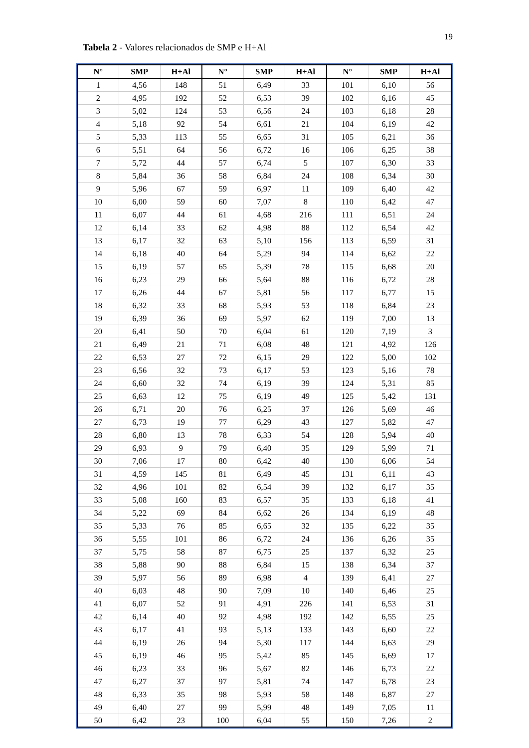19
Tabela 2 - Valores relacionados de SMP e H+Al
| N° | SMP | H+Al | N° | SMP | H+Al | N° | SMP | H+Al |
| --- | --- | --- | --- | --- | --- | --- | --- | --- |
| 1 | 4,56 | 148 | 51 | 6,49 | 33 | 101 | 6,10 | 56 |
| 2 | 4,95 | 192 | 52 | 6,53 | 39 | 102 | 6,16 | 45 |
| 3 | 5,02 | 124 | 53 | 6,56 | 24 | 103 | 6,18 | 28 |
| 4 | 5,18 | 92 | 54 | 6,61 | 21 | 104 | 6,19 | 42 |
| 5 | 5,33 | 113 | 55 | 6,65 | 31 | 105 | 6,21 | 36 |
| 6 | 5,51 | 64 | 56 | 6,72 | 16 | 106 | 6,25 | 38 |
| 7 | 5,72 | 44 | 57 | 6,74 | 5 | 107 | 6,30 | 33 |
| 8 | 5,84 | 36 | 58 | 6,84 | 24 | 108 | 6,34 | 30 |
| 9 | 5,96 | 67 | 59 | 6,97 | 11 | 109 | 6,40 | 42 |
| 10 | 6,00 | 59 | 60 | 7,07 | 8 | 110 | 6,42 | 47 |
| 11 | 6,07 | 44 | 61 | 4,68 | 216 | 111 | 6,51 | 24 |
| 12 | 6,14 | 33 | 62 | 4,98 | 88 | 112 | 6,54 | 42 |
| 13 | 6,17 | 32 | 63 | 5,10 | 156 | 113 | 6,59 | 31 |
| 14 | 6,18 | 40 | 64 | 5,29 | 94 | 114 | 6,62 | 22 |
| 15 | 6,19 | 57 | 65 | 5,39 | 78 | 115 | 6,68 | 20 |
| 16 | 6,23 | 29 | 66 | 5,64 | 88 | 116 | 6,72 | 28 |
| 17 | 6,26 | 44 | 67 | 5,81 | 56 | 117 | 6,77 | 15 |
| 18 | 6,32 | 33 | 68 | 5,93 | 53 | 118 | 6,84 | 23 |
| 19 | 6,39 | 36 | 69 | 5,97 | 62 | 119 | 7,00 | 13 |
| 20 | 6,41 | 50 | 70 | 6,04 | 61 | 120 | 7,19 | 3 |
| 21 | 6,49 | 21 | 71 | 6,08 | 48 | 121 | 4,92 | 126 |
| 22 | 6,53 | 27 | 72 | 6,15 | 29 | 122 | 5,00 | 102 |
| 23 | 6,56 | 32 | 73 | 6,17 | 53 | 123 | 5,16 | 78 |
| 24 | 6,60 | 32 | 74 | 6,19 | 39 | 124 | 5,31 | 85 |
| 25 | 6,63 | 12 | 75 | 6,19 | 49 | 125 | 5,42 | 131 |
| 26 | 6,71 | 20 | 76 | 6,25 | 37 | 126 | 5,69 | 46 |
| 27 | 6,73 | 19 | 77 | 6,29 | 43 | 127 | 5,82 | 47 |
| 28 | 6,80 | 13 | 78 | 6,33 | 54 | 128 | 5,94 | 40 |
| 29 | 6,93 | 9 | 79 | 6,40 | 35 | 129 | 5,99 | 71 |
| 30 | 7,06 | 17 | 80 | 6,42 | 40 | 130 | 6,06 | 54 |
| 31 | 4,59 | 145 | 81 | 6,49 | 45 | 131 | 6,11 | 43 |
| 32 | 4,96 | 101 | 82 | 6,54 | 39 | 132 | 6,17 | 35 |
| 33 | 5,08 | 160 | 83 | 6,57 | 35 | 133 | 6,18 | 41 |
| 34 | 5,22 | 69 | 84 | 6,62 | 26 | 134 | 6,19 | 48 |
| 35 | 5,33 | 76 | 85 | 6,65 | 32 | 135 | 6,22 | 35 |
| 36 | 5,55 | 101 | 86 | 6,72 | 24 | 136 | 6,26 | 35 |
| 37 | 5,75 | 58 | 87 | 6,75 | 25 | 137 | 6,32 | 25 |
| 38 | 5,88 | 90 | 88 | 6,84 | 15 | 138 | 6,34 | 37 |
| 39 | 5,97 | 56 | 89 | 6,98 | 4 | 139 | 6,41 | 27 |
| 40 | 6,03 | 48 | 90 | 7,09 | 10 | 140 | 6,46 | 25 |
| 41 | 6,07 | 52 | 91 | 4,91 | 226 | 141 | 6,53 | 31 |
| 42 | 6,14 | 40 | 92 | 4,98 | 192 | 142 | 6,55 | 25 |
| 43 | 6,17 | 41 | 93 | 5,13 | 133 | 143 | 6,60 | 22 |
| 44 | 6,19 | 26 | 94 | 5,30 | 117 | 144 | 6,63 | 29 |
| 45 | 6,19 | 46 | 95 | 5,42 | 85 | 145 | 6,69 | 17 |
| 46 | 6,23 | 33 | 96 | 5,67 | 82 | 146 | 6,73 | 22 |
| 47 | 6,27 | 37 | 97 | 5,81 | 74 | 147 | 6,78 | 23 |
| 48 | 6,33 | 35 | 98 | 5,93 | 58 | 148 | 6,87 | 27 |
| 49 | 6,40 | 27 | 99 | 5,99 | 48 | 149 | 7,05 | 11 |
| 50 | 6,42 | 23 | 100 | 6,04 | 55 | 150 | 7,26 | 2 |